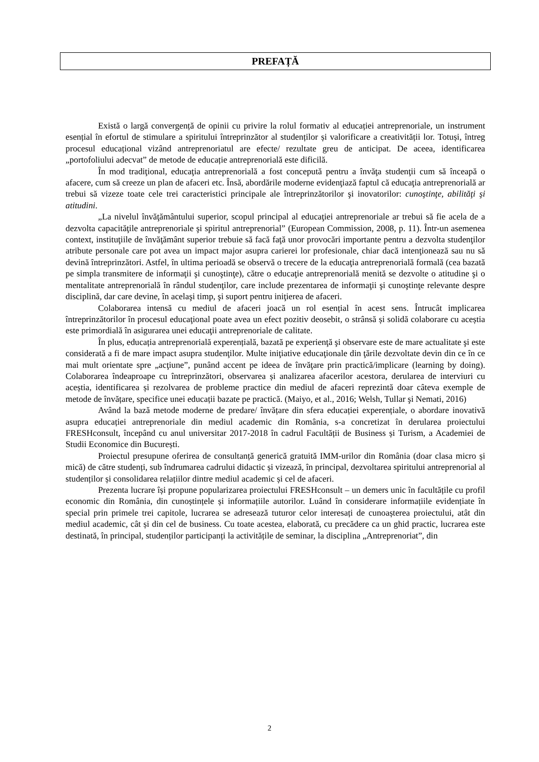PREFAȚĂ
Există o largă convergență de opinii cu privire la rolul formativ al educației antreprenoriale, un instrument esențial în efortul de stimulare a spiritului întreprinzător al studenților și valorificare a creativității lor. Totuși, întreg procesul educațional vizând antreprenoriatul are efecte/ rezultate greu de anticipat. De aceea, identificarea „portofoliului adecvat” de metode de educație antreprenorială este dificilă.
În mod tradiţional, educaţia antreprenorială a fost concepută pentru a învăţa studenţii cum să înceapă o afacere, cum să creeze un plan de afaceri etc. Însă, abordările moderne evidenţiază faptul că educaţia antreprenorială ar trebui să vizeze toate cele trei caracteristici principale ale întreprinzătorilor şi inovatorilor: cunoştinţe, abilităţi şi atitudini.
„La nivelul învăţământului superior, scopul principal al educaţiei antreprenoriale ar trebui să fie acela de a dezvolta capacităţile antreprenoriale şi spiritul antreprenorial” (European Commission, 2008, p. 11). Într-un asemenea context, instituţiile de învăţământ superior trebuie să facă faţă unor provocări importante pentru a dezvolta studenţilor atribute personale care pot avea un impact major asupra carierei lor profesionale, chiar dacă intenţionează sau nu să devină întreprinzători. Astfel, în ultima perioadă se observă o trecere de la educaţia antreprenorială formală (cea bazată pe simpla transmitere de informaţii şi cunoştinţe), către o educaţie antreprenorială menită se dezvolte o atitudine şi o mentalitate antreprenorială în rândul studenţilor, care include prezentarea de informaţii şi cunoştinţe relevante despre disciplină, dar care devine, în acelaşi timp, şi suport pentru iniţierea de afaceri.
Colaborarea intensă cu mediul de afaceri joacă un rol esențial în acest sens. Întrucât implicarea întreprinzătorilor în procesul educaţional poate avea un efect pozitiv deosebit, o strânsă și solidă colaborare cu aceștia este primordială în asigurarea unei educaţii antreprenoriale de calitate.
În plus, educația antreprenorială experențială, bazată pe experienţă şi observare este de mare actualitate şi este considerată a fi de mare impact asupra studenţilor. Multe iniţiative educaţionale din ţările dezvoltate devin din ce în ce mai mult orientate spre „acţiune”, punând accent pe ideea de învăţare prin practică/implicare (learning by doing). Colaborarea îndeaproape cu întreprinzători, observarea și analizarea afacerilor acestora, derularea de interviuri cu aceștia, identificarea și rezolvarea de probleme practice din mediul de afaceri reprezintă doar câteva exemple de metode de învățare, specifice unei educații bazate pe practică. (Maiyo, et al., 2016; Welsh, Tullar şi Nemati, 2016)
Având la bază metode moderne de predare/ învățare din sfera educației experențiale, o abordare inovativă asupra educației antreprenoriale din mediul academic din România, s-a concretizat în derularea proiectului FRESHconsult, începând cu anul universitar 2017-2018 în cadrul Facultății de Business și Turism, a Academiei de Studii Economice din București.
Proiectul presupune oferirea de consultanță generică gratuită IMM-urilor din România (doar clasa micro și mică) de către studenți, sub îndrumarea cadrului didactic și vizează, în principal, dezvoltarea spiritului antreprenorial al studenților și consolidarea relațiilor dintre mediul academic și cel de afaceri.
Prezenta lucrare își propune popularizarea proiectului FRESHconsult – un demers unic în facultățile cu profil economic din România, din cunoștințele și informațiile autorilor. Luând în considerare informațiile evidențiate în special prin primele trei capitole, lucrarea se adresează tuturor celor interesați de cunoașterea proiectului, atât din mediul academic, cât și din cel de business. Cu toate acestea, elaborată, cu precădere ca un ghid practic, lucrarea este destinată, în principal, studenților participanți la activitățile de seminar, la disciplina „Antreprenoriat”, din
2